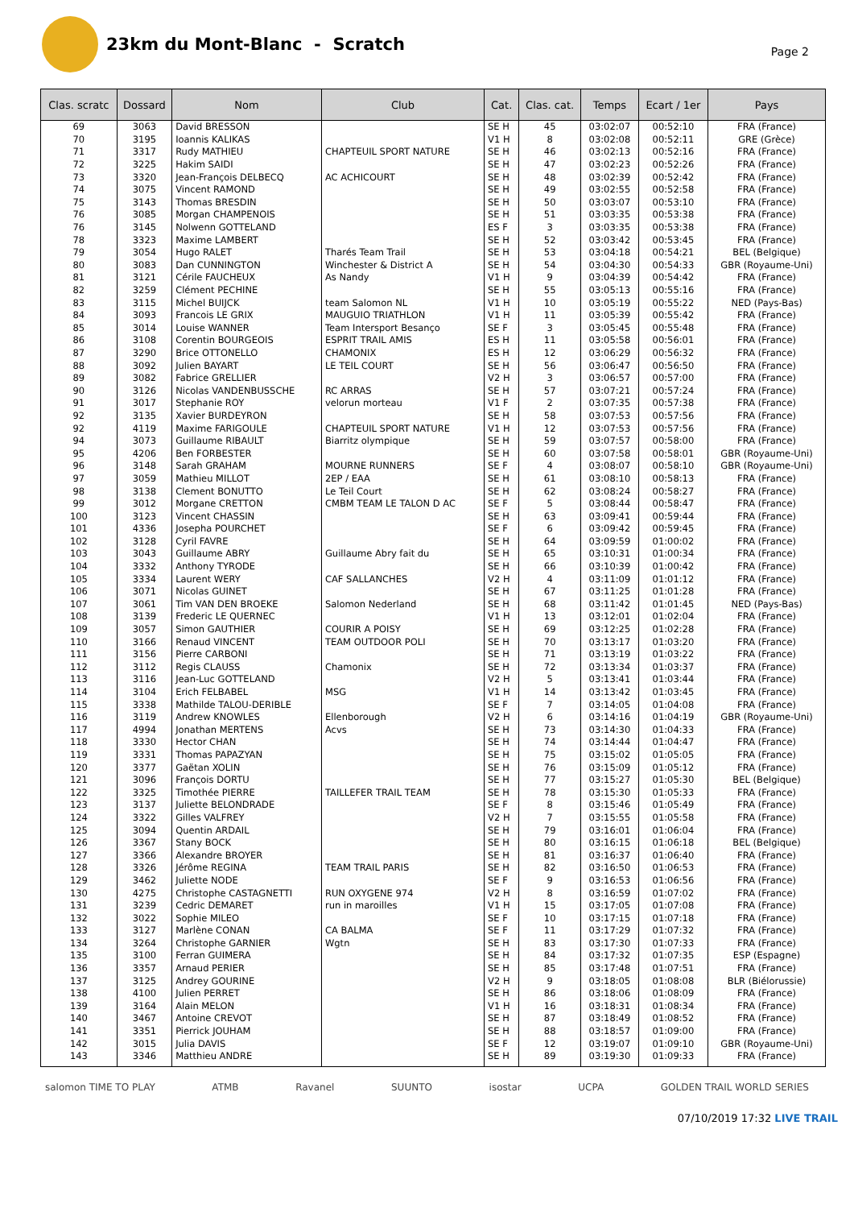23km du Mont-Blanc - Scratch
Page 2
| Clas. scratc | Dossard | Nom | Club | Cat. | Clas. cat. | Temps | Ecart / 1er | Pays |
| --- | --- | --- | --- | --- | --- | --- | --- | --- |
| 69 | 3063 | David BRESSON | | SE H | 45 | 03:02:07 | 00:52:10 | FRA (France) |
| 70 | 3195 | Ioannis KALIKAS | | V1 H | 8 | 03:02:08 | 00:52:11 | GRE (Grèce) |
| 71 | 3317 | Rudy MATHIEU | CHAPTEUIL SPORT NATURE | SE H | 46 | 03:02:13 | 00:52:16 | FRA (France) |
| 72 | 3225 | Hakim SAIDI | | SE H | 47 | 03:02:23 | 00:52:26 | FRA (France) |
| 73 | 3320 | Jean-François DELBECQ | AC ACHICOURT | SE H | 48 | 03:02:39 | 00:52:42 | FRA (France) |
| 74 | 3075 | Vincent RAMOND | | SE H | 49 | 03:02:55 | 00:52:58 | FRA (France) |
| 75 | 3143 | Thomas BRESDIN | | SE H | 50 | 03:03:07 | 00:53:10 | FRA (France) |
| 76 | 3085 | Morgan CHAMPENOIS | | SE H | 51 | 03:03:35 | 00:53:38 | FRA (France) |
| 76 | 3145 | Nolwenn GOTTELAND | | ES F | 3 | 03:03:35 | 00:53:38 | FRA (France) |
| 78 | 3323 | Maxime LAMBERT | | SE H | 52 | 03:03:42 | 00:53:45 | FRA (France) |
| 79 | 3054 | Hugo RALET | Tharés Team Trail | SE H | 53 | 03:04:18 | 00:54:21 | BEL (Belgique) |
| 80 | 3083 | Dan CUNNINGTON | Winchester & District A | SE H | 54 | 03:04:30 | 00:54:33 | GBR (Royaume-Uni) |
| 81 | 3121 | Cérile FAUCHEUX | As Nandy | V1 H | 9 | 03:04:39 | 00:54:42 | FRA (France) |
| 82 | 3259 | Clément PECHINE | | SE H | 55 | 03:05:13 | 00:55:16 | FRA (France) |
| 83 | 3115 | Michel BUIJCK | team Salomon NL | V1 H | 10 | 03:05:19 | 00:55:22 | NED (Pays-Bas) |
| 84 | 3093 | Francois LE GRIX | MAUGUIO TRIATHLON | V1 H | 11 | 03:05:39 | 00:55:42 | FRA (France) |
| 85 | 3014 | Louise WANNER | Team Intersport Besanço | SE F | 3 | 03:05:45 | 00:55:48 | FRA (France) |
| 86 | 3108 | Corentin BOURGEOIS | ESPRIT TRAIL AMIS | ES H | 11 | 03:05:58 | 00:56:01 | FRA (France) |
| 87 | 3290 | Brice OTTONELLO | CHAMONIX | ES H | 12 | 03:06:29 | 00:56:32 | FRA (France) |
| 88 | 3092 | Julien BAYART | LE TEIL COURT | SE H | 56 | 03:06:47 | 00:56:50 | FRA (France) |
| 89 | 3082 | Fabrice GRELLIER | | V2 H | 3 | 03:06:57 | 00:57:00 | FRA (France) |
| 90 | 3126 | Nicolas VANDENBUSSCHE | RC ARRAS | SE H | 57 | 03:07:21 | 00:57:24 | FRA (France) |
| 91 | 3017 | Stephanie ROY | velorun morteau | V1 F | 2 | 03:07:35 | 00:57:38 | FRA (France) |
| 92 | 3135 | Xavier BURDEYRON | | SE H | 58 | 03:07:53 | 00:57:56 | FRA (France) |
| 92 | 4119 | Maxime FARIGOULE | CHAPTEUIL SPORT NATURE | V1 H | 12 | 03:07:53 | 00:57:56 | FRA (France) |
| 94 | 3073 | Guillaume RIBAULT | Biarritz olympique | SE H | 59 | 03:07:57 | 00:58:00 | FRA (France) |
| 95 | 4206 | Ben FORBESTER | | SE H | 60 | 03:07:58 | 00:58:01 | GBR (Royaume-Uni) |
| 96 | 3148 | Sarah GRAHAM | MOURNE RUNNERS | SE F | 4 | 03:08:07 | 00:58:10 | GBR (Royaume-Uni) |
| 97 | 3059 | Mathieu MILLOT | 2EP / EAA | SE H | 61 | 03:08:10 | 00:58:13 | FRA (France) |
| 98 | 3138 | Clement BONUTTO | Le Teil Court | SE H | 62 | 03:08:24 | 00:58:27 | FRA (France) |
| 99 | 3012 | Morgane CRETTON | CMBM TEAM LE TALON D AC | SE F | 5 | 03:08:44 | 00:58:47 | FRA (France) |
| 100 | 3123 | Vincent CHASSIN | | SE H | 63 | 03:09:41 | 00:59:44 | FRA (France) |
| 101 | 4336 | Josepha POURCHET | | SE F | 6 | 03:09:42 | 00:59:45 | FRA (France) |
| 102 | 3128 | Cyril FAVRE | | SE H | 64 | 03:09:59 | 01:00:02 | FRA (France) |
| 103 | 3043 | Guillaume ABRY | Guillaume Abry fait du | SE H | 65 | 03:10:31 | 01:00:34 | FRA (France) |
| 104 | 3332 | Anthony TYRODE | | SE H | 66 | 03:10:39 | 01:00:42 | FRA (France) |
| 105 | 3334 | Laurent WERY | CAF SALLANCHES | V2 H | 4 | 03:11:09 | 01:01:12 | FRA (France) |
| 106 | 3071 | Nicolas GUINET | | SE H | 67 | 03:11:25 | 01:01:28 | FRA (France) |
| 107 | 3061 | Tim VAN DEN BROEKE | Salomon Nederland | SE H | 68 | 03:11:42 | 01:01:45 | NED (Pays-Bas) |
| 108 | 3139 | Frederic LE QUERNEC | | V1 H | 13 | 03:12:01 | 01:02:04 | FRA (France) |
| 109 | 3057 | Simon GAUTHIER | COURIR A POISY | SE H | 69 | 03:12:25 | 01:02:28 | FRA (France) |
| 110 | 3166 | Renaud VINCENT | TEAM OUTDOOR POLI | SE H | 70 | 03:13:17 | 01:03:20 | FRA (France) |
| 111 | 3156 | Pierre CARBONI | | SE H | 71 | 03:13:19 | 01:03:22 | FRA (France) |
| 112 | 3112 | Regis CLAUSS | Chamonix | SE H | 72 | 03:13:34 | 01:03:37 | FRA (France) |
| 113 | 3116 | Jean-Luc GOTTELAND | | V2 H | 5 | 03:13:41 | 01:03:44 | FRA (France) |
| 114 | 3104 | Erich FELBABEL | MSG | V1 H | 14 | 03:13:42 | 01:03:45 | FRA (France) |
| 115 | 3338 | Mathilde TALOU-DERIBLE | | SE F | 7 | 03:14:05 | 01:04:08 | FRA (France) |
| 116 | 3119 | Andrew KNOWLES | Ellenborough | V2 H | 6 | 03:14:16 | 01:04:19 | GBR (Royaume-Uni) |
| 117 | 4994 | Jonathan MERTENS | Acvs | SE H | 73 | 03:14:30 | 01:04:33 | FRA (France) |
| 118 | 3330 | Hector CHAN | | SE H | 74 | 03:14:44 | 01:04:47 | FRA (France) |
| 119 | 3331 | Thomas PAPAZYAN | | SE H | 75 | 03:15:02 | 01:05:05 | FRA (France) |
| 120 | 3377 | Gaëtan XOLIN | | SE H | 76 | 03:15:09 | 01:05:12 | FRA (France) |
| 121 | 3096 | François DORTU | | SE H | 77 | 03:15:27 | 01:05:30 | BEL (Belgique) |
| 122 | 3325 | Timothée PIERRE | TAILLEFER TRAIL TEAM | SE H | 78 | 03:15:30 | 01:05:33 | FRA (France) |
| 123 | 3137 | Juliette BELONDRADE | | SE F | 8 | 03:15:46 | 01:05:49 | FRA (France) |
| 124 | 3322 | Gilles VALFREY | | V2 H | 7 | 03:15:55 | 01:05:58 | FRA (France) |
| 125 | 3094 | Quentin ARDAIL | | SE H | 79 | 03:16:01 | 01:06:04 | FRA (France) |
| 126 | 3367 | Stany BOCK | | SE H | 80 | 03:16:15 | 01:06:18 | BEL (Belgique) |
| 127 | 3366 | Alexandre BROYER | | SE H | 81 | 03:16:37 | 01:06:40 | FRA (France) |
| 128 | 3326 | Jérôme REGINA | TEAM TRAIL PARIS | SE H | 82 | 03:16:50 | 01:06:53 | FRA (France) |
| 129 | 3462 | Juliette NODE | | SE F | 9 | 03:16:53 | 01:06:56 | FRA (France) |
| 130 | 4275 | Christophe CASTAGNETTI | RUN OXYGENE 974 | V2 H | 8 | 03:16:59 | 01:07:02 | FRA (France) |
| 131 | 3239 | Cedric DEMARET | run in maroilles | V1 H | 15 | 03:17:05 | 01:07:08 | FRA (France) |
| 132 | 3022 | Sophie MILEO | | SE F | 10 | 03:17:15 | 01:07:18 | FRA (France) |
| 133 | 3127 | Marlène CONAN | CA BALMA | SE F | 11 | 03:17:29 | 01:07:32 | FRA (France) |
| 134 | 3264 | Christophe GARNIER | Wgtn | SE H | 83 | 03:17:30 | 01:07:33 | FRA (France) |
| 135 | 3100 | Ferran GUIMERA | | SE H | 84 | 03:17:32 | 01:07:35 | ESP (Espagne) |
| 136 | 3357 | Arnaud PERIER | | SE H | 85 | 03:17:48 | 01:07:51 | FRA (France) |
| 137 | 3125 | Andrey GOURINE | | V2 H | 9 | 03:18:05 | 01:08:08 | BLR (Biélorussie) |
| 138 | 4100 | Julien PERRET | | SE H | 86 | 03:18:06 | 01:08:09 | FRA (France) |
| 139 | 3164 | Alain MELON | | V1 H | 16 | 03:18:31 | 01:08:34 | FRA (France) |
| 140 | 3467 | Antoine CREVOT | | SE H | 87 | 03:18:49 | 01:08:52 | FRA (France) |
| 141 | 3351 | Pierrick JOUHAM | | SE H | 88 | 03:18:57 | 01:09:00 | FRA (France) |
| 142 | 3015 | Julia DAVIS | | SE F | 12 | 03:19:07 | 01:09:10 | GBR (Royaume-Uni) |
| 143 | 3346 | Matthieu ANDRE | | SE H | 89 | 03:19:30 | 01:09:33 | FRA (France) |
salomon TIME TO PLAY ATMB Ravanel SUUNTO isostar UCPA GOLDEN TRAIL WORLD SERIES
07/10/2019 17:32 LIVE TRAIL